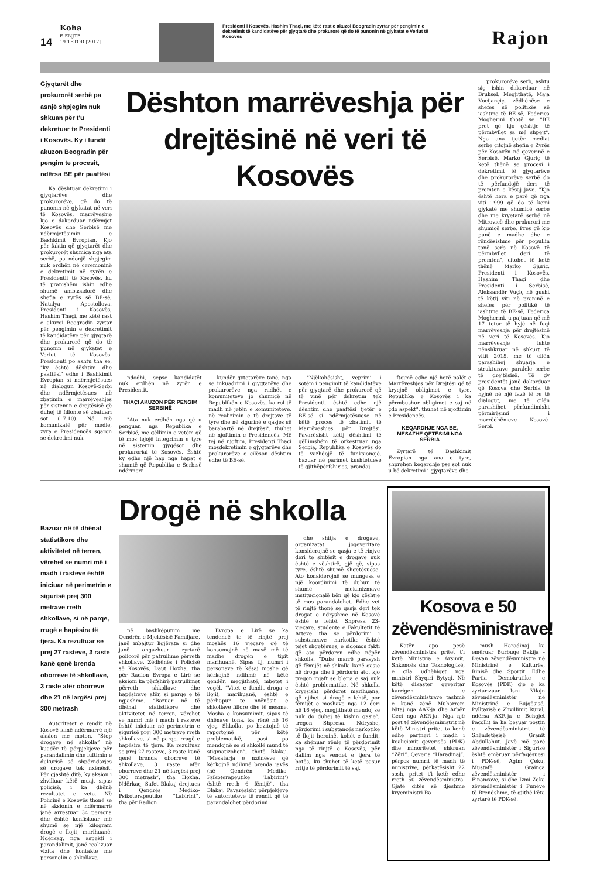14
Koha
E ENJTE
19 TETOR |2017|
Presidenti i Kosovës, Hashim Thaçi, me këtë rast e akuzoi Beogradin zyrtar për pengimin e dekretimit të kandidatëve për gjyqtarë dhe prokurorë që do të punonin në gjykatat e Veriut të Kosovës
Rajon
Gjyqtarët dhe prokurorët serbë pa asnjë shpjegim nuk shkuan për t'u dekretuar te Presidenti i Kosovës. Ky i fundit akuzon Beogradin për pengim te procesit, ndërsa BE për paaftësi
Ka dështuar dekretimi i gjyqtarëve dhe prokurorëve, që do të punonin në gjykatat në veri të Kosovës, marrëveshje kjo e dakorduar ndërmjet Kosovës dhe Serbisë me ndërmjetësimin e Bashkimit Evropian. Kjo për faktin që gjyqtarët dhe prokurorët shumica nga ata serbë, pa ndonjë shpjegim nuk erdhën në ceremoninë e dekretimit në zyrën e Presidentit të Kosovës, ku të pranishëm ishin edhe shumë ambasadorë dhe shefja e zyrës së BE-së, Natalya Apostollova. Presidenti i Kosovës, Hashim Thaçi, me këtë rast e akuzoi Beogradin zyrtar për pengimin e dekretimit të kandidatëve për gjyqtarë dhe prokurorë që do të punonin në gjykatat e Veriut të Kosovës. Presidenti po ashtu tha se, "ky është dështim dhe paaftësi" edhe i Bashkimit Evropian si ndërmjetësues në dialogun Kosovë-Serbi dhe ndërmjetësues në zbatimin e marrëveshjes për sistemin e drejtësisë që duhej të fillonte së zbatuari sot (17.10). Në një komunikatë për medie, zyra e Presidencës sqaron se dekretimi nuk
Dështon marrëveshja për drejtësinë në veri të Kosovës
ndodhi, sepse kandidatët nuk erdhën në zyrën e Presidentit.
THAÇI AKUZON PËR PENGIM SERBINË
"Ata nuk erdhën nga që u penguan nga Republika e Serbisë, me qëllimin e vetëm që të mos lejojë integrimin e tyre në sistemin gjyqësor dhe prokurorial të Kosovës. Është ky edhe një hap nga hapat e shumtë që Republika e Serbisë ndërmerr
kundër qytetarëve tanë, nga se inkuadrimi i gjyqtarëve dhe prokurorëve nga radhët e komuniteteve jo shumicë në Republikën e Kosovës, ka rol të madh në jetën e komuniteteve, në realizimin e të drejtave të tyre dhe në sigurinë e qasjes së barabartë në drejtësi", thuhet në njoftimin e Presidencës. Më tej në njoftim, Presidenti Thaçi mosdekretimin e gjyqtarëve dhe prokurorëve e cilëson dështim edhe të BE-së.
"Njëkohësisht, veprimi i sotëm i pengimit të kandidatëve për gjyqtarë dhe prokurorë që të vinë për dekretim tek Presidenti, është edhe një dështim dhe paaftësi tjetër e BE-së si ndërmjetësuese në këtë proces të zbatimit të Marrëveshjes për Drejtësi. Pavarësisht këtij dështimi të qëllimshëm të orkestruar nga Serbia, Republika e Kosovës do të vazhdojë të funksionojë, bazuar në parimet kushtetuese të gjithëpërfshirjes, prandaj
ftojmë edhe një herë palët e Marrëveshjes për Drejtësi që të kryejnë obligimet e tyre. Republika e Kosovës i ka përmbushur obligimet e saj në çdo aspekt", thuhet në njoftimin e Presidencës.
KEQARDHJE NGA BE, MESAZHE QETËSIMI NGA SERBIA
Zyrtarë të Bashkimit Evropian nga ana e tyre, shprehen keqardhje pse sot nuk u bë dekretimi i gjyqtarëve dhe
prokurorëve serb, ashtu siç ishin dakorduar në Bruksel. Megjithatë, Maja Kocijançiç, zëdhënëse e shefes së politikës së jashtme të BE-së, Federica Mogherini thotë se "BE pret që kjo çështje të përmbyllet sa më shpejt". Nga ana tjetër mediat serbe citojnë shefin e Zyrës për Kosovën në qeverinë e Serbisë, Marko Gjuriç të ketë thënë se procesi i dekretimit të gjyqtarëve dhe prokurorëve serbë do të përfundojë deri të premten e kësaj jave. "Kjo është hera e parë që nga viti 1999 që do të kemi gjykatë me shumicë serbe dhe me kryetarë serbë në Mitrovicë dhe prokurori me shumicë serbe. Pres që kjo punë e madhe dhe e rëndësishme për popullin tonë serb në Kosovë të përmbyllet deri të premten", citohet të ketë thënë Marko Gjuriç. Presidenti i Kosovës, Hashim Thaçi dhe Presidenti i Serbisë, Aleksandër Vuçiç në gusht të këtij viti në praninë e shefes për politikë të jashtme të BE-së, Federica Mogherini, u pajtuan që më 17 tetor të hyjë në fuqi marrëveshja për drejtësinë në veri të Kosovës. Kjo marrëveshje ishte nënshkruar në shkurt të vitit 2015, me të cilën parashihej shuarja e strukturave paralele serbe të drejtësisë. Të dy presidentët janë dakorduar që Kosova dhe Serbia të hyjnë në një fazë të re të dialogut, me të cilën parashihet përfundimisht përmirësimi i marrëdhënieve Kosovë-Serbi.
Bazuar në të dhënat statistikore dhe aktivitetet në terren, vërehet se numri më i madh i rasteve është iniciuar në perimetrin e sigurisë prej 300 metrave rreth shkollave, si në parqe, rrugë e hapësira të tjera. Ka rezultuar se prej 27 rasteve, 3 raste kanë qenë brenda oborreve të shkollave, 3 raste afër oborreve dhe 21 në largësi prej 300 metrash
Autoritetet e rendit në Kosovë kanë ndërmarrë një aksion me moton, “Stop drogave në shkolla” në kuadër të përpjekjeve për parandalimin dhe luftimin e dukurisë së shpërndarjes së drogave tek nxënësit. Për gjashtë ditë, ky aksion i zhvilluar këtë muaj, sipas policisë, i ka dhënë rezultatet e veta. Në Policinë e Kosovës thonë se në aksionin e ndërmarrë janë arrestuar 34 persona dhe është konfiskuar më shumë se një kilogram drogë e llojit, marihuanë. Ndërkaq, nga aspekti i parandalimit, janë realizuar vizita dhe kontakte me personelin e shkollave,
Drogë në shkolla
në bashkëpunim me Qendrën e Mjekësisë Familjare, janë mbajtur ligjërata si dhe janë angazhuar zyrtarë policorë për patrullime përreth shkollave. Zëdhënës i Policisë së Kosovës, Daut Hoxha, tha për Radion Evropa e Lirë se aksioni ka përfshirë patrullimet përreth shkollave dhe hapësirave afër, si parqe e të ngjashme. “Bazuar në të dhënat statistikore dhe aktivitetet në terren, vërehet se numri më i madh i rasteve është iniciuar në perimetrin e sigurisë prej 300 metrave rreth shkollave, si në parqe, rrugë e hapësira të tjera. Ka rezultuar se prej 27 rasteve, 3 raste kanë qenë brenda oborreve të shkollave, 3 raste afër oborreve dhe 21 në largësi prej 300 metrash”, tha Hoxha. Ndërkaq, Safet Blakaj drejtues i Qendrës Mediko-Psikoterapeutike “Labirint”, tha për Radion
Evropa e Lirë se ka tendencë te të rinjtë prej moshës 16 vjeçare që të konsumojnë në masë më të madhe drogën e tipit marihuanë. Sipas tij, numri i personave të kësaj moshe që kërkojnë ndihmë në këtë qendër, megjithatë, mbetet i vogël. “Vitet e fundit droga e llojit, marihuanë, është e përhapur te nxënësit e shkollave fillore dhe të mesme. Mosha e konsumimit, sipas të dhënave tona, ka rënë në 16 vjeç. Shkollat po hezitojnë të raportojnë për këtë problematikë, pasi po mendojnë se si shkollë mund të stigmatizohen”, thotë Blakaj. “Mesatarja e nxënësve që kërkojnë ndihmë brenda javës (në Qendrën Mediko-Psikoterapeutike ‘Labirint’) është rreth 6 fëmijë”, tha Blakaj. Pavarësisht përpjekjeve të autoriteteve të rendit që të parandalohet përdorimi
dhe shitja e drogave, organizatat joqeveritare konsiderojnë se qasja e të rinjve deri te shitësit e drogave nuk është e vështirë, gjë që, sipas tyre, është shumë shqetësuese. Ato konsiderojnë se mungesa e një koordinimi të duhur të shumë mekanizmave institucionalë bën që kjo çështje të mos parandalohet. Edhe vet të rinjtë thonë se qasja deri tek drogat e ndryshme në Kosovë është e lehtë. Shpresa 23-vjeçare, studente e Fakultetit të Arteve tha se përdorimi i substancave narkotike është tejet shqetësues, e sidomos fakti që ato përdoren edhe nëpër shkolla. “Duke marrë parasysh që fëmijët në shkolla kanë qasje në droga dhe i përdorin ato, kjo tregon mjaft se blerja e saj nuk është problematike. Në shkolla kryesisht përdoret marihuana, që njihet si drogë e lehtë, por fëmijët e moshave nga 12 deri në 16 vjeç, megjithatë mendoj se nuk do duhej të kishin qasje”, tregon Shpresa. Ndryshe, përdorimi i substancës narkotike të llojit heroinë, kohët e fundit, ka shënuar rënie të përdorimit nga të rinjtë e Kosovës, për dallim nga vendet e tjera të botës, ku thuhet të ketë pasur rritje të përdorimit të saj.
Kosova e 50 zëvendësministrave!
Katër apo pesë zëvendësministra pritet t'i ketë Ministria e Arsimit, Shkencës dhe Teknologjisë, e cila udhëhiqet nga ministri Shyqiri Bytyqi. Në këtë dikaster qeveritar karrigen e zëvendësministrave tashmë e kanë zënë Muharrem Nitaj nga AAK-ja dhe Arbër Geci nga AKR-ja. Nga një post të zëvendësministrit në këtë Ministri pritet ta kenë edhe partneri i madh i koalicionit qeverisës (PDK) dhe minoritetet, shkruan “Zëri”. Qeveria “Haradinaj”, përpos numrit të madh të ministrive, përkatësisht 22 sosh, pritet t'i ketë edhe rreth 50 zëvendësministra. Gjatë ditës së djeshme kryeministri Ra-
mush Haradinaj ka emëruar Burbuqe Bakija – Devan zëvendësministre në Ministrinë e Kulturës, Rinisë dhe Sportit. Edhe Partia Demokratike e Kosovës (PDK) dje e ka zyrtarizuar Isni Kilajn zëvendësministër në Ministrinë e Bujqësisë, Pylltarisë e Zhvillimit Rural, ndërsa AKR-ja e Behgjet Pacollit ia ka besuar postin e zëvendësministrit të Shëndetësisë Granit Abdullahut. Javë më parë zëvendësministër i Sigurisë është emëruar përfaqësuesi i PDK-së, Agim Çeku, Mustafë Grainca zëvendësministër i Financave, si dhe Izmi Zeka zëvendësministër i Punëve të Brendshme, të gjithë këta zyrtarë të PDK-së.